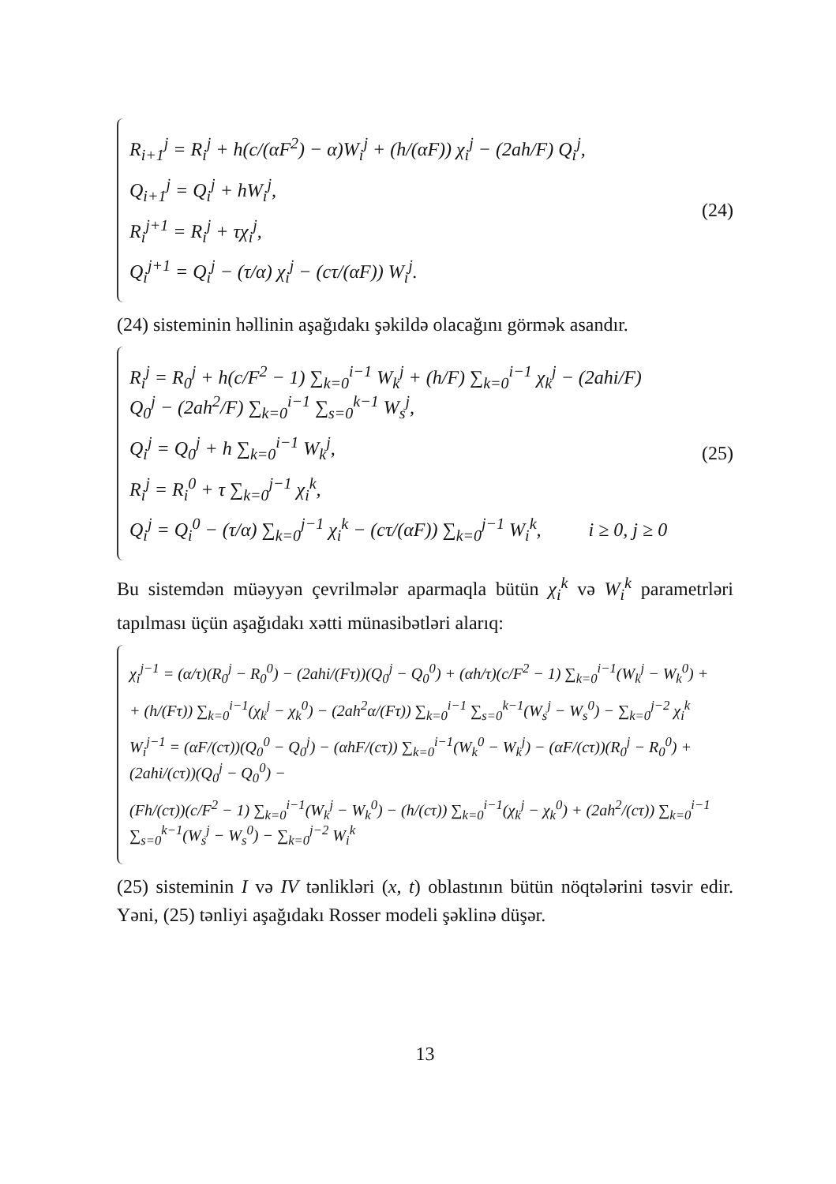R<sub>i+1</sub><sup>j</sup> = R<sub>i</sub><sup>j</sup> + h(c/(αF<sup>2</sup>) − α)W<sub>i</sub><sup>j</sup> + (h/(αF)) χ<sub>i</sub><sup>j</sup> − (2ah/F) Q<sub>i</sub><sup>j</sup>,
Q<sub>i+1</sub><sup>j</sup> = Q<sub>i</sub><sup>j</sup> + hW<sub>i</sub><sup>j</sup>,
R<sub>i</sub><sup>j+1</sup> = R<sub>i</sub><sup>j</sup> + τχ<sub>i</sub><sup>j</sup>,
Q<sub>i</sub><sup>j+1</sup> = Q<sub>i</sub><sup>j</sup> − (τ/α) χ<sub>i</sub><sup>j</sup> − (cτ/(αF)) W<sub>i</sub><sup>j</sup>.
(24)
(24) sisteminin həllinin aşağıdakı şəkildə olacağını görmək asandır.
R<sub>i</sub><sup>j</sup> = R<sub>0</sub><sup>j</sup> + h(c/F<sup>2</sup> − 1) ∑<sub>k=0</sub><sup>i−1</sup> W<sub>k</sub><sup>j</sup> + (h/F) ∑<sub>k=0</sub><sup>i−1</sup> χ<sub>k</sub><sup>j</sup> − (2ahi/F) Q<sub>0</sub><sup>j</sup> − (2ah<sup>2</sup>/F) ∑<sub>k=0</sub><sup>i−1</sup> ∑<sub>s=0</sub><sup>k−1</sup> W<sub>s</sub><sup>j</sup>,
Q<sub>i</sub><sup>j</sup> = Q<sub>0</sub><sup>j</sup> + h ∑<sub>k=0</sub><sup>i−1</sup> W<sub>k</sub><sup>j</sup>,
R<sub>i</sub><sup>j</sup> = R<sub>i</sub><sup>0</sup> + τ ∑<sub>k=0</sub><sup>j−1</sup> χ<sub>i</sub><sup>k</sup>,
Q<sub>i</sub><sup>j</sup> = Q<sub>i</sub><sup>0</sup> − (τ/α) ∑<sub>k=0</sub><sup>j−1</sup> χ<sub>i</sub><sup>k</sup> − (cτ/(αF)) ∑<sub>k=0</sub><sup>j−1</sup> W<sub>i</sub><sup>k</sup>, i ≥ 0, j ≥ 0
(25)
Bu sistemdən müəyyən çevrilmələr aparmaqla bütün χ<sub>i</sub><sup>k</sup> və W<sub>i</sub><sup>k</sup> parametrləri tapılması üçün aşağıdakı xətti münasibətləri alarıq:
χ<sub>i</sub><sup>j−1</sup> = (α/τ)(R<sub>0</sub><sup>j</sup> − R<sub>0</sub><sup>0</sup>) − (2ahi/(Fτ))(Q<sub>0</sub><sup>j</sup> − Q<sub>0</sub><sup>0</sup>) + (αh/τ)(c/F<sup>2</sup> − 1) ∑<sub>k=0</sub><sup>i−1</sup>(W<sub>k</sub><sup>j</sup> − W<sub>k</sub><sup>0</sup>) +
+ (h/(Fτ)) ∑<sub>k=0</sub><sup>i−1</sup>(χ<sub>k</sub><sup>j</sup> − χ<sub>k</sub><sup>0</sup>) − (2ah<sup>2</sup>α/(Fτ)) ∑<sub>k=0</sub><sup>i−1</sup> ∑<sub>s=0</sub><sup>k−1</sup>(W<sub>s</sub><sup>j</sup> − W<sub>s</sub><sup>0</sup>) − ∑<sub>k=0</sub><sup>j−2</sup> χ<sub>i</sub><sup>k</sup>
W<sub>i</sub><sup>j−1</sup> = (αF/(cτ))(Q<sub>0</sub><sup>0</sup> − Q<sub>0</sub><sup>j</sup>) − (αhF/(cτ)) ∑<sub>k=0</sub><sup>i−1</sup>(W<sub>k</sub><sup>0</sup> − W<sub>k</sub><sup>j</sup>) − (αF/(cτ))(R<sub>0</sub><sup>j</sup> − R<sub>0</sub><sup>0</sup>) + (2ahi/(cτ))(Q<sub>0</sub><sup>j</sup> − Q<sub>0</sub><sup>0</sup>) −
(Fh/(cτ))(c/F<sup>2</sup> − 1) ∑<sub>k=0</sub><sup>i−1</sup>(W<sub>k</sub><sup>j</sup> − W<sub>k</sub><sup>0</sup>) − (h/(cτ)) ∑<sub>k=0</sub><sup>i−1</sup>(χ<sub>k</sub><sup>j</sup> − χ<sub>k</sub><sup>0</sup>) + (2ah<sup>2</sup>/(cτ)) ∑<sub>k=0</sub><sup>i−1</sup> ∑<sub>s=0</sub><sup>k−1</sup>(W<sub>s</sub><sup>j</sup> − W<sub>s</sub><sup>0</sup>) − ∑<sub>k=0</sub><sup>j−2</sup> W<sub>i</sub><sup>k</sup>
(25) sisteminin I və IV tənlikləri (x, t) oblastının bütün nöqtələrini təsvir edir. Yəni, (25) tənliyi aşağıdakı Rosser modeli şəklinə düşər.
13